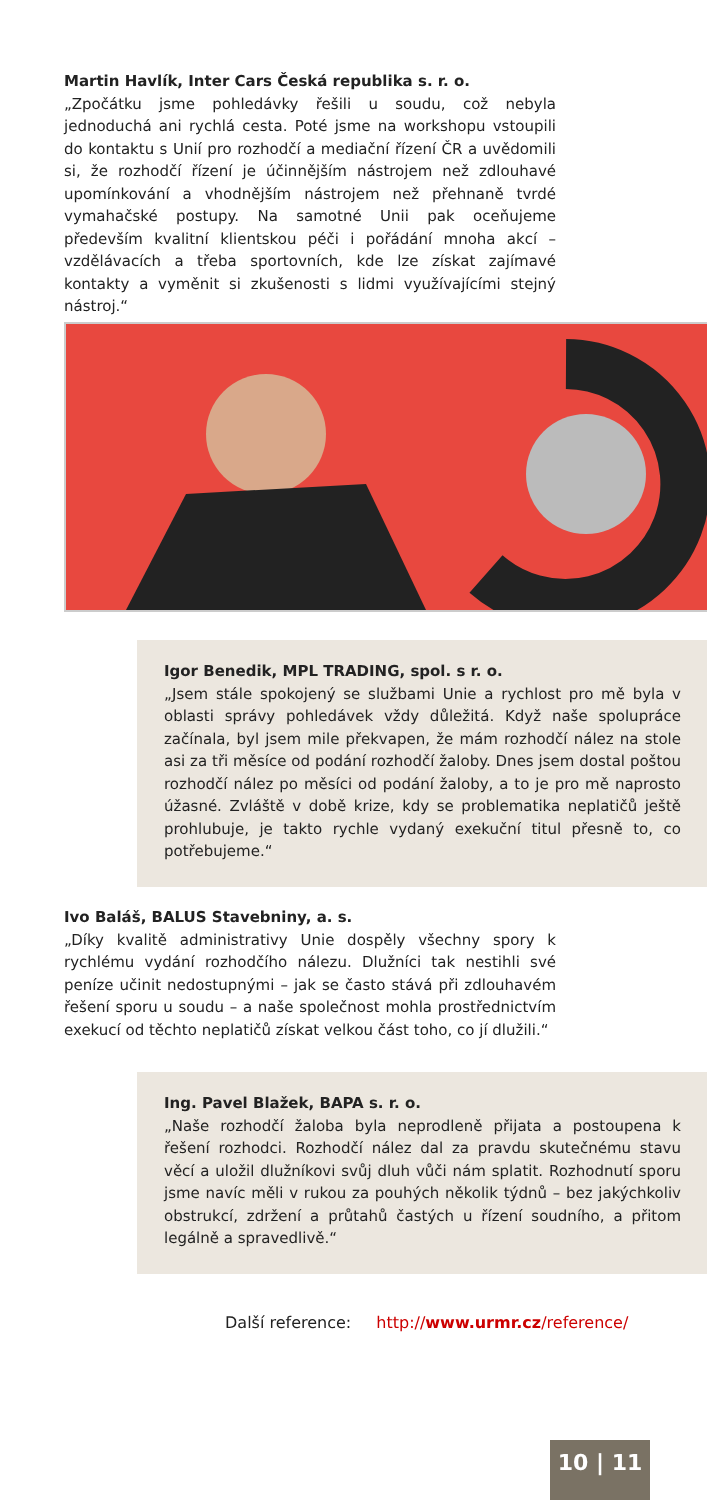Martin Havlík, Inter Cars Česká republika s. r. o.
„Zpočátku jsme pohledávky řešili u soudu, což nebyla jednoduchá ani rychlá cesta. Poté jsme na workshopu vstoupili do kontaktu s Unií pro rozhodčí a mediační řízení ČR a uvědomili si, že rozhodčí řízení je účinnějším nástrojem než zdlouhavé upomínkování a vhodnějším nástrojem než přehnaně tvrdé vymahačské postupy. Na samotné Unii pak oceňujeme především kvalitní klientskou péči i pořádání mnoha akcí – vzdělávacích a třeba sportovních, kde lze získat zajímavé kontakty a vyměnit si zkušenosti s lidmi využívajícími stejný nástroj.“
Igor Benedik, MPL TRADING, spol. s r. o.
„Jsem stále spokojený se službami Unie a rychlost pro mě byla v oblasti správy pohledávek vždy důležitá. Když naše spolupráce začínala, byl jsem mile překvapen, že mám rozhodčí nález na stole asi za tři měsíce od podání rozhodčí žaloby. Dnes jsem dostal poštou rozhodčí nález po měsíci od podání žaloby, a to je pro mě naprosto úžasné. Zvláště v době krize, kdy se problematika neplatičů ještě prohlubuje, je takto rychle vydaný exekuční titul přesně to, co potřebujeme.“
Ivo Baláš, BALUS Stavebniny, a. s.
„Díky kvalitě administrativy Unie dospěly všechny spory k rychlému vydání rozhodčího nálezu. Dlužníci tak nestihli své peníze učinit nedostupnými – jak se často stává při zdlouhavém řešení sporu u soudu – a naše společnost mohla prostřednictvím exekucí od těchto neplatičů získat velkou část toho, co jí dlužili.“
Ing. Pavel Blažek, BAPA s. r. o.
„Naše rozhodčí žaloba byla neprodleně přijata a postoupena k řešení rozhodci. Rozhodčí nález dal za pravdu skutečnému stavu věcí a uložil dlužníkovi svůj dluh vůči nám splatit. Rozhodnutí sporu jsme navíc měli v rukou za pouhých několik týdnů – bez jakýchkoliv obstrukcí, zdržení a průtahů častých u řízení soudního, a přitom legálně a spravedlivě.“
Další reference: http://www.urmr.cz/reference/
10 | 11